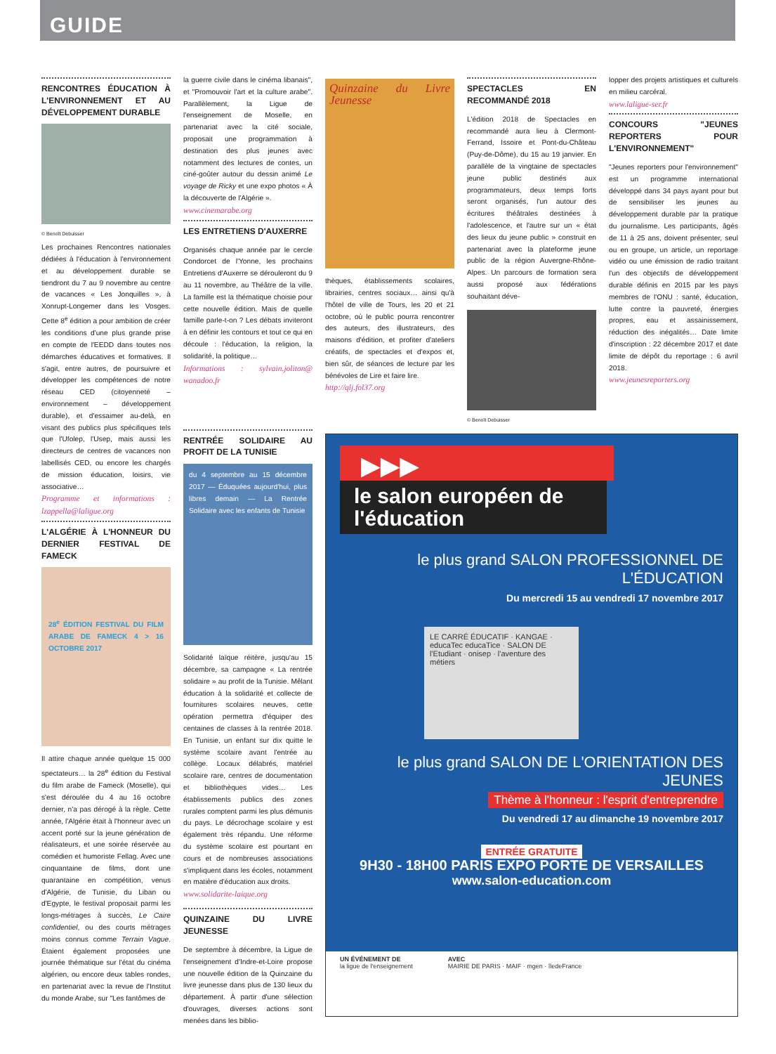GUIDE
RENCONTRES ÉDUCATION À L'ENVIRONNEMENT ET AU DÉVELOPPEMENT DURABLE
© Benoît Debuisser
Les prochaines Rencontres nationales dédiées à l'éducation à l'environnement et au développement durable se tiendront du 7 au 9 novembre au centre de vacances « Les Jonquilles », à Xonrupt-Longemer dans les Vosges. Cette 8<sup>e</sup> édition a pour ambition de créer les conditions d'une plus grande prise en compte de l'EEDD dans toutes nos démarches éducatives et formatives. Il s'agit, entre autres, de poursuivre et développer les compétences de notre réseau CED (citoyenneté – environnement – développement durable), et d'essaimer au-delà, en visant des publics plus spécifiques tels que l'Ufolep, l'Usep, mais aussi les directeurs de centres de vacances non labellisés CED, ou encore les chargés de mission éducation, loisirs, vie associative…
Programme et informations : lzappella@laligue.org
L'ALGÉRIE À L'HONNEUR DU DERNIER FESTIVAL DE FAMECK
28<sup>e</sup> ÉDITION FESTIVAL DU FILM ARABE DE FAMECK 4 > 16 OCTOBRE 2017
Il attire chaque année quelque 15 000 spectateurs… la 28<sup>e</sup> édition du Festival du film arabe de Fameck (Moselle), qui s'est déroulée du 4 au 16 octobre dernier, n'a pas dérogé à la règle. Cette année, l'Algérie était à l'honneur avec un accent porté sur la jeune génération de réalisateurs, et une soirée réservée au comédien et humoriste Fellag. Avec une cinquantaine de films, dont une quarantaine en compétition, venus d'Algérie, de Tunisie, du Liban ou d'Egypte, le festival proposait parmi les longs-métrages à succès, Le Caire confidentiel, ou des courts métrages moins connus comme Terrain Vague. Étaient également proposées une journée thématique sur l'état du cinéma algérien, ou encore deux tables rondes, en partenariat avec la revue de l'Institut du monde Arabe, sur "Les fantômes de
la guerre civile dans le cinéma libanais", et "Promouvoir l'art et la culture arabe". Parallèlement, la Ligue de l'enseignement de Moselle, en partenariat avec la cité sociale, proposait une programmation à destination des plus jeunes avec notamment des lectures de contes, un ciné-goûter autour du dessin animé Le voyage de Ricky et une expo photos « À la découverte de l'Algérie ».
www.cinemarabe.org
LES ENTRETIENS D'AUXERRE
Organisés chaque année par le cercle Condorcet de l'Yonne, les prochains Entretiens d'Auxerre se dérouleront du 9 au 11 novembre, au Théâtre de la ville. La famille est la thématique choisie pour cette nouvelle édition. Mais de quelle famille parle-t-on ? Les débats inviteront à en définir les contours et tout ce qui en découle : l'éducation, la religion, la solidarité, la politique…
Informations : sylvain.joliton@ wanadoo.fr
Quinzaine du Livre Jeunesse
thèques, établissements scolaires, librairies, centres sociaux… ainsi qu'à l'hôtel de ville de Tours, les 20 et 21 octobre, où le public pourra rencontrer des auteurs, des illustrateurs, des maisons d'édition, et profiter d'ateliers créatifs, de spectacles et d'expos et, bien sûr, de séances de lecture par les bénévoles de Lire et faire lire.
http://qlj.fol37.org
SPECTACLES EN RECOMMANDÉ 2018
L'édition 2018 de Spectacles en recommandé aura lieu à Clermont-Ferrand, Issoire et Pont-du-Château (Puy-de-Dôme), du 15 au 19 janvier. En parallèle de la vingtaine de spectacles jeune public destinés aux programmateurs, deux temps forts seront organisés, l'un autour des écritures théâtrales destinées à l'adolescence, et l'autre sur un « état des lieux du jeune public » construit en partenariat avec la plateforme jeune public de la région Auvergne-Rhône-Alpes. Un parcours de formation sera aussi proposé aux fédérations souhaitant déve-
© Benoît Debuisser
lopper des projets artistiques et culturels en milieu carcéral.
www.laligue-ser.fr
CONCOURS "JEUNES REPORTERS POUR L'ENVIRONNEMENT"
"Jeunes reporters pour l'environnement" est un programme international développé dans 34 pays ayant pour but de sensibiliser les jeunes au développement durable par la pratique du journalisme. Les participants, âgés de 11 à 25 ans, doivent présenter, seul ou en groupe, un article, un reportage vidéo ou une émission de radio traitant l'un des objectifs de développement durable définis en 2015 par les pays membres de l'ONU : santé, éducation, lutte contre la pauvreté, énergies propres, eau et assainissement, réduction des inégalités… Date limite d'inscription : 22 décembre 2017 et date limite de dépôt du reportage : 6 avril 2018.
www.jeunesreporters.org
RENTRÉE SOLIDAIRE AU PROFIT DE LA TUNISIE
du 4 septembre au 15 décembre 2017 — Éduquées aujourd'hui, plus libres demain — La Rentrée Solidaire avec les enfants de Tunisie
Solidarité laïque réitère, jusqu'au 15 décembre, sa campagne « La rentrée solidaire » au profit de la Tunisie. Mêlant éducation à la solidarité et collecte de fournitures scolaires neuves, cette opération permettra d'équiper des centaines de classes à la rentrée 2018. En Tunisie, un enfant sur dix quitte le système scolaire avant l'entrée au collège. Locaux délabrés, matériel scolaire rare, centres de documentation et bibliothèques vides… Les établissements publics des zones rurales comptent parmi les plus démunis du pays. Le décrochage scolaire y est également très répandu. Une réforme du système scolaire est pourtant en cours et de nombreuses associations s'impliquent dans les écoles, notamment en matière d'éducation aux droits.
www.solidarite-laique.org
QUINZAINE DU LIVRE JEUNESSE
De septembre à décembre, la Ligue de l'enseignement d'Indre-et-Loire propose une nouvelle édition de la Quinzaine du livre jeunesse dans plus de 130 lieux du département. À partir d'une sélection d'ouvrages, diverses actions sont menées dans les biblio-
▶▶▶
le salon européen de l'éducation
le plus grand SALON PROFESSIONNEL DE L'ÉDUCATION
Du mercredi 15 au vendredi 17 novembre 2017
LE CARRÉ ÉDUCATIF · KANGAE · educaTec educaTice · SALON DE l'Etudiant · onisep · l'aventure des métiers
le plus grand SALON DE L'ORIENTATION DES JEUNES
Thème à l'honneur : l'esprit d'entreprendre
Du vendredi 17 au dimanche 19 novembre 2017
ENTRÉE GRATUITE
9H30 - 18H00 PARIS EXPO PORTE DE VERSAILLES
www.salon-education.com
UN ÉVÉNEMENT DE
la ligue de l'enseignement
AVEC
MAIRIE DE PARIS · MAIF · mgen · îledeFrance